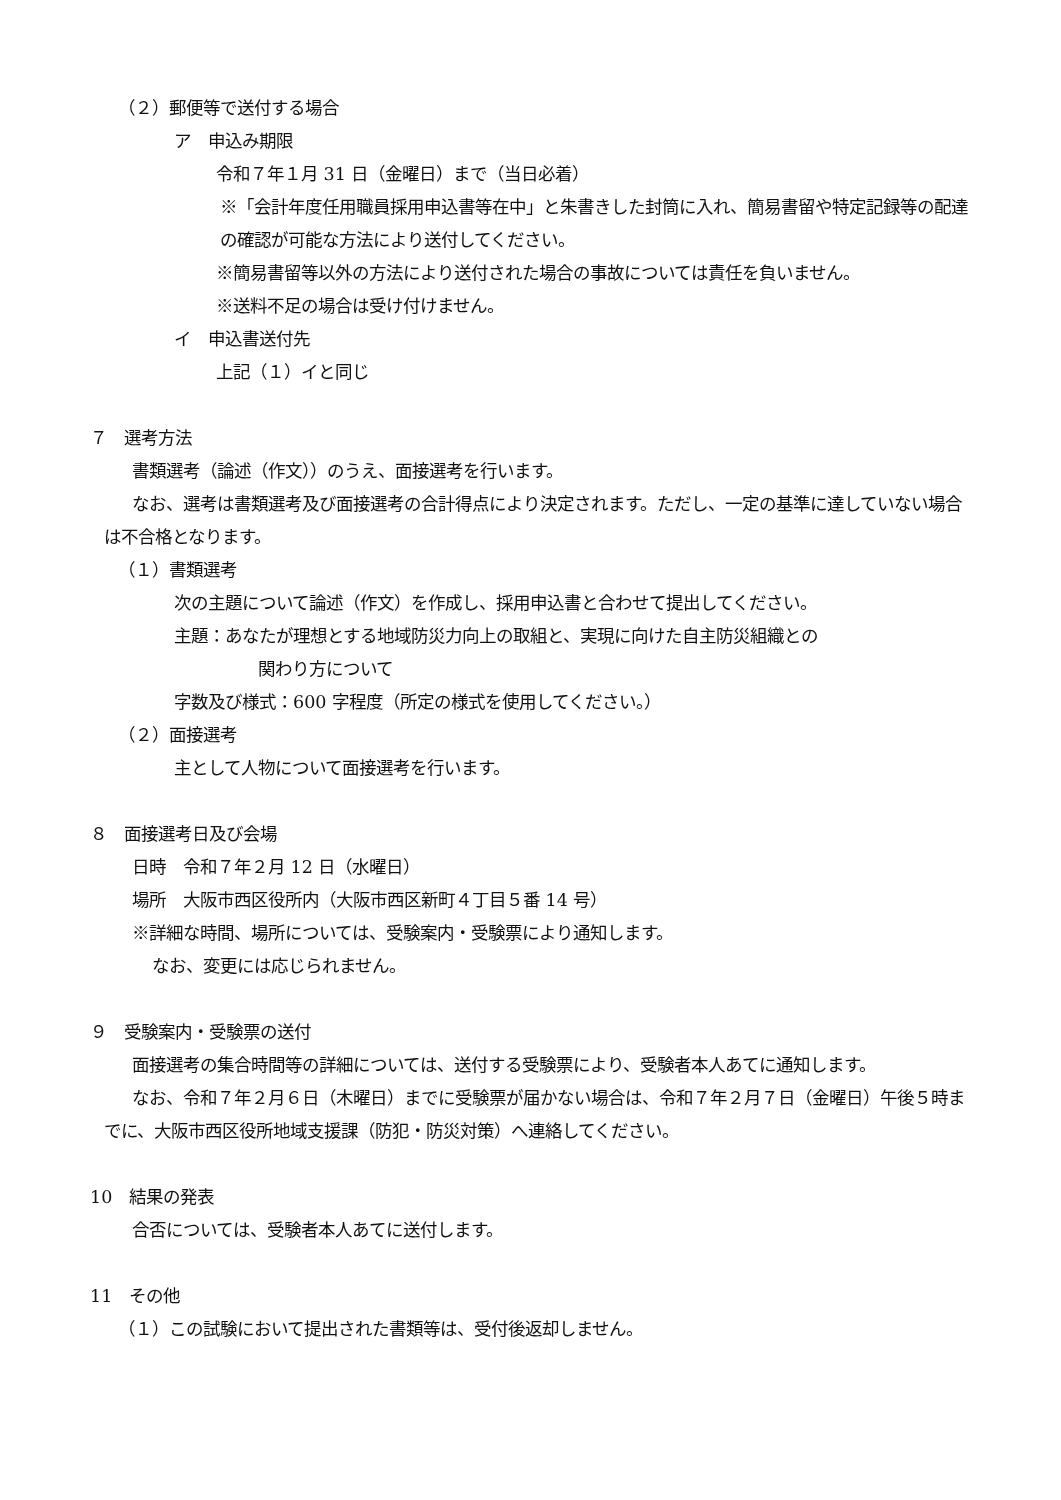（２）郵便等で送付する場合
ア　申込み期限
令和７年１月 31 日（金曜日）まで（当日必着）
※「会計年度任用職員採用申込書等在中」と朱書きした封筒に入れ、簡易書留や特定記録等の配達の確認が可能な方法により送付してください。
※簡易書留等以外の方法により送付された場合の事故については責任を負いません。
※送料不足の場合は受け付けません。
イ　申込書送付先
上記（１）イと同じ
７　選考方法
書類選考（論述（作文））のうえ、面接選考を行います。
なお、選考は書類選考及び面接選考の合計得点により決定されます。ただし、一定の基準に達していない場合は不合格となります。
（１）書類選考
次の主題について論述（作文）を作成し、採用申込書と合わせて提出してください。
主題：あなたが理想とする地域防災力向上の取組と、実現に向けた自主防災組織との
関わり方について
字数及び様式：600 字程度（所定の様式を使用してください。）
（２）面接選考
主として人物について面接選考を行います。
８　面接選考日及び会場
日時　令和７年２月 12 日（水曜日）
場所　大阪市西区役所内（大阪市西区新町４丁目５番 14 号）
※詳細な時間、場所については、受験案内・受験票により通知します。
なお、変更には応じられません。
９　受験案内・受験票の送付
面接選考の集合時間等の詳細については、送付する受験票により、受験者本人あてに通知します。
なお、令和７年２月６日（木曜日）までに受験票が届かない場合は、令和７年２月７日（金曜日）午後５時までに、大阪市西区役所地域支援課（防犯・防災対策）へ連絡してください。
10　結果の発表
合否については、受験者本人あてに送付します。
11　その他
（１）この試験において提出された書類等は、受付後返却しません。